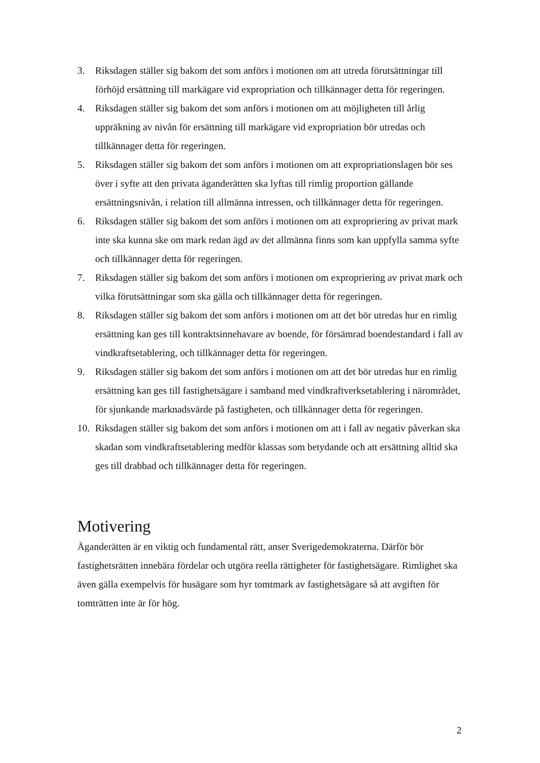3. Riksdagen ställer sig bakom det som anförs i motionen om att utreda förutsättningar till förhöjd ersättning till markägare vid expropriation och tillkännager detta för regeringen.
4. Riksdagen ställer sig bakom det som anförs i motionen om att möjligheten till årlig uppräkning av nivån för ersättning till markägare vid expropriation bör utredas och tillkännager detta för regeringen.
5. Riksdagen ställer sig bakom det som anförs i motionen om att expropriationslagen bör ses över i syfte att den privata äganderätten ska lyftas till rimlig proportion gällande ersättningsnivån, i relation till allmänna intressen, och tillkännager detta för regeringen.
6. Riksdagen ställer sig bakom det som anförs i motionen om att expropriering av privat mark inte ska kunna ske om mark redan ägd av det allmänna finns som kan uppfylla samma syfte och tillkännager detta för regeringen.
7. Riksdagen ställer sig bakom det som anförs i motionen om expropriering av privat mark och vilka förutsättningar som ska gälla och tillkännager detta för regeringen.
8. Riksdagen ställer sig bakom det som anförs i motionen om att det bör utredas hur en rimlig ersättning kan ges till kontraktsinnehavare av boende, för försämrad boendestandard i fall av vindkraftsetablering, och tillkännager detta för regeringen.
9. Riksdagen ställer sig bakom det som anförs i motionen om att det bör utredas hur en rimlig ersättning kan ges till fastighetsägare i samband med vindkraftverksetablering i närområdet, för sjunkande marknadsvärde på fastigheten, och tillkännager detta för regeringen.
10. Riksdagen ställer sig bakom det som anförs i motionen om att i fall av negativ påverkan ska skadan som vindkraftsetablering medför klassas som betydande och att ersättning alltid ska ges till drabbad och tillkännager detta för regeringen.
Motivering
Äganderätten är en viktig och fundamental rätt, anser Sverigedemokraterna. Därför bör fastighetsrätten innebära fördelar och utgöra reella rättigheter för fastighetsägare. Rimlighet ska även gälla exempelvis för husägare som hyr tomtmark av fastighetsägare så att avgiften för tomträtten inte är för hög.
2